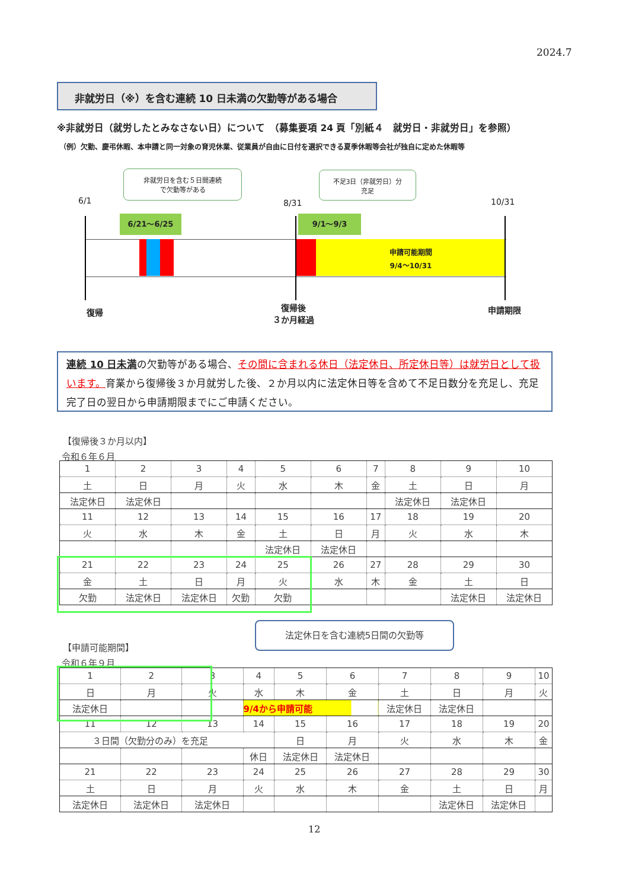2024.7
非就労日（※）を含む連続 10 日未満の欠勤等がある場合
※非就労日（就労したとみなさない日）について　（募集要項 24 頁「別紙４　就労日・非就労日」を参照）
（例）欠勤、慶弔休暇、本申請と同一対象の育児休業、従業員が自由に日付を選択できる夏季休暇等会社が独自に定めた休暇等
非就労日を含む５日間連続
で欠勤等がある
不足3日（非就労日）分
充足
6/1 8/31 10/31
6/21～6/25 9/1～9/3
申請可能期間
9/4～10/31
復帰
復帰後
３か月経過
申請期限
連続 10 日未満の欠勤等がある場合、その間に含まれる休日（法定休日、所定休日等）は就労日として扱います。育業から復帰後３か月就労した後、２か月以内に法定休日等を含めて不足日数分を充足し、充足完了日の翌日から申請期限までにご申請ください。
【復帰後３か月以内】
令和６年６月
| 1 | 2 | 3 | 4 | 5 | 6 | 7 | 8 | 9 | 10 |
| 土 | 日 | 月 | 火 | 水 | 木 | 金 | 土 | 日 | 月 |
| 法定休日 | 法定休日 | | | | | | 法定休日 | 法定休日 | |
| 11 | 12 | 13 | 14 | 15 | 16 | 17 | 18 | 19 | 20 |
| 火 | 水 | 木 | 金 | 土 | 日 | 月 | 火 | 水 | 木 |
| | | | | 法定休日 | 法定休日 | | | | |
| 21 | 22 | 23 | 24 | 25 | 26 | 27 | 28 | 29 | 30 |
| 金 | 土 | 日 | 月 | 火 | 水 | 木 | 金 | 土 | 日 |
| 欠勤 | 法定休日 | 法定休日 | 欠勤 | 欠勤 | | | | 法定休日 | 法定休日 |
法定休日を含む連続5日間の欠勤等
【申請可能期間】
令和６年９月
| 1 | 2 | 3 | 4 | 5 | 6 | 7 | 8 | 9 | 10 |
| 日 | 月 | 火 | 水 | 木 | 金 | 土 | 日 | 月 | 火 |
| 法定休日 | | | 9/4から申請可能 | | | 法定休日 | 法定休日 | | |
| 11 | 12 | 13 | 14 | 15 | 16 | 17 | 18 | 19 | 20 |
| ３日間（欠勤分のみ）を充足 | | | | 日 | 月 | 火 | 水 | 木 | 金 |
| | | | 休日 | 法定休日 | 法定休日 | | | | |
| 21 | 22 | 23 | 24 | 25 | 26 | 27 | 28 | 29 | 30 |
| 土 | 日 | 月 | 火 | 水 | 木 | 金 | 土 | 日 | 月 |
| 法定休日 | 法定休日 | 法定休日 | | | | | 法定休日 | 法定休日 | |
12